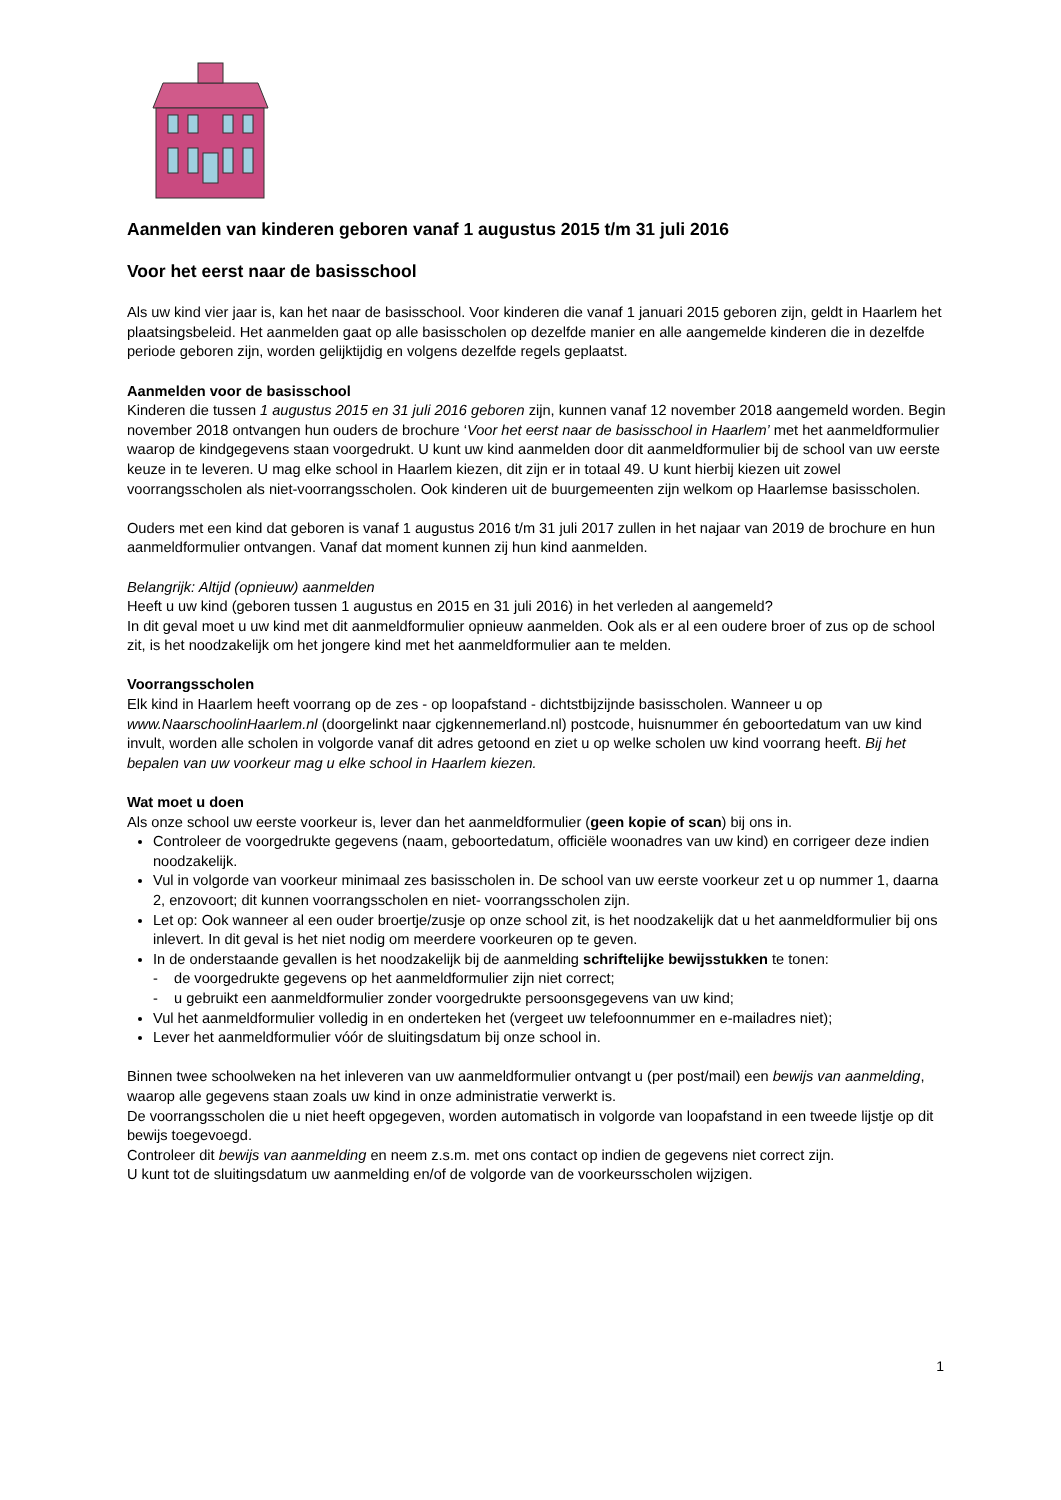Aanmelden van kinderen geboren vanaf 1 augustus 2015 t/m 31 juli 2016
Voor het eerst naar de basisschool
Als uw kind vier jaar is, kan het naar de basisschool. Voor kinderen die vanaf 1 januari 2015 geboren zijn, geldt in Haarlem het plaatsingsbeleid. Het aanmelden gaat op alle basisscholen op dezelfde manier en alle aangemelde kinderen die in dezelfde periode geboren zijn, worden gelijktijdig en volgens dezelfde regels geplaatst.
Aanmelden voor de basisschool
Kinderen die tussen 1 augustus 2015 en 31 juli 2016 geboren zijn, kunnen vanaf 12 november 2018 aangemeld worden. Begin november 2018 ontvangen hun ouders de brochure ‘Voor het eerst naar de basisschool in Haarlem’ met het aanmeldformulier waarop de kindgegevens staan voorgedrukt. U kunt uw kind aanmelden door dit aanmeldformulier bij de school van uw eerste keuze in te leveren. U mag elke school in Haarlem kiezen, dit zijn er in totaal 49. U kunt hierbij kiezen uit zowel voorrangsscholen als niet-voorrangsscholen. Ook kinderen uit de buurgemeenten zijn welkom op Haarlemse basisscholen.
Ouders met een kind dat geboren is vanaf 1 augustus 2016 t/m 31 juli 2017 zullen in het najaar van 2019 de brochure en hun aanmeldformulier ontvangen. Vanaf dat moment kunnen zij hun kind aanmelden.
Belangrijk: Altijd (opnieuw) aanmelden
Heeft u uw kind (geboren tussen 1 augustus en 2015 en 31 juli 2016) in het verleden al aangemeld?
In dit geval moet u uw kind met dit aanmeldformulier opnieuw aanmelden. Ook als er al een oudere broer of zus op de school zit, is het noodzakelijk om het jongere kind met het aanmeldformulier aan te melden.
Voorrangsscholen
Elk kind in Haarlem heeft voorrang op de zes - op loopafstand - dichtstbijzijnde basisscholen. Wanneer u op www.NaarschoolinHaarlem.nl (doorgelinkt naar cjgkennemerland.nl) postcode, huisnummer én geboortedatum van uw kind invult, worden alle scholen in volgorde vanaf dit adres getoond en ziet u op welke scholen uw kind voorrang heeft. Bij het bepalen van uw voorkeur mag u elke school in Haarlem kiezen.
Wat moet u doen
Als onze school uw eerste voorkeur is, lever dan het aanmeldformulier (geen kopie of scan) bij ons in.
Controleer de voorgedrukte gegevens (naam, geboortedatum, officiële woonadres van uw kind) en corrigeer deze indien noodzakelijk.
Vul in volgorde van voorkeur minimaal zes basisscholen in. De school van uw eerste voorkeur zet u op nummer 1, daarna 2, enzovoort; dit kunnen voorrangsscholen en niet- voorrangsscholen zijn.
Let op: Ook wanneer al een ouder broertje/zusje op onze school zit, is het noodzakelijk dat u het aanmeldformulier bij ons inlevert. In dit geval is het niet nodig om meerdere voorkeuren op te geven.
In de onderstaande gevallen is het noodzakelijk bij de aanmelding schriftelijke bewijsstukken te tonen:
- de voorgedrukte gegevens op het aanmeldformulier zijn niet correct;
- u gebruikt een aanmeldformulier zonder voorgedrukte persoonsgegevens van uw kind;
Vul het aanmeldformulier volledig in en onderteken het (vergeet uw telefoonnummer en e-mailadres niet);
Lever het aanmeldformulier vóór de sluitingsdatum bij onze school in.
Binnen twee schoolweken na het inleveren van uw aanmeldformulier ontvangt u (per post/mail) een bewijs van aanmelding, waarop alle gegevens staan zoals uw kind in onze administratie verwerkt is.
De voorrangsscholen die u niet heeft opgegeven, worden automatisch in volgorde van loopafstand in een tweede lijstje op dit bewijs toegevoegd.
Controleer dit bewijs van aanmelding en neem z.s.m. met ons contact op indien de gegevens niet correct zijn.
U kunt tot de sluitingsdatum uw aanmelding en/of de volgorde van de voorkeursscholen wijzigen.
1